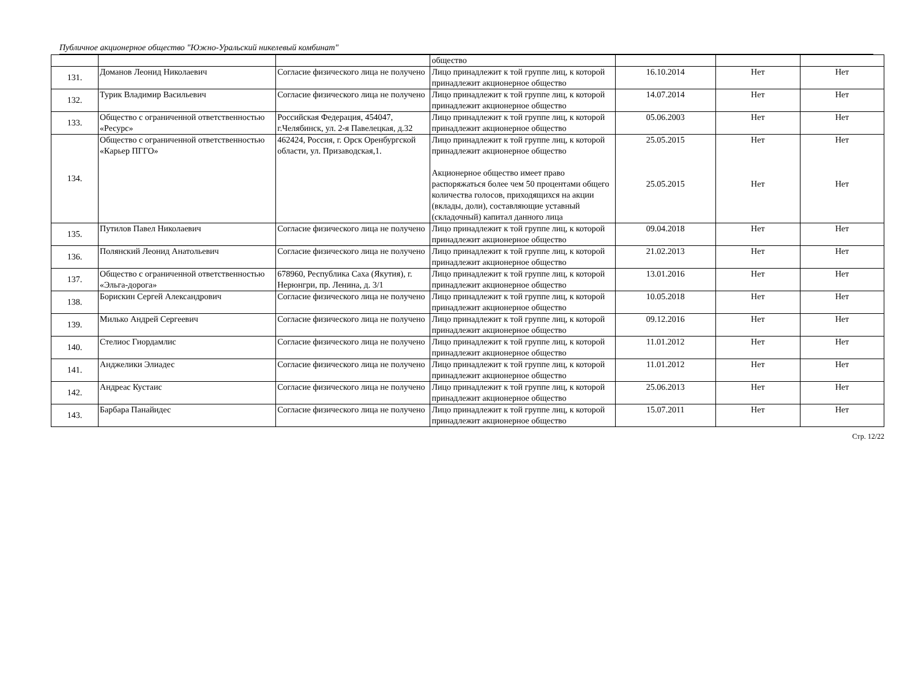Публичное акционерное общество "Южно-Уральский никелевый комбинат"
| | | | общество | | | |
| 131. | Доманов Леонид Николаевич | Согласие физического лица не получено | Лицо принадлежит к той группе лиц, к которой принадлежит акционерное общество | 16.10.2014 | Нет | Нет |
| 132. | Турик Владимир Васильевич | Согласие физического лица не получено | Лицо принадлежит к той группе лиц, к которой принадлежит акционерное общество | 14.07.2014 | Нет | Нет |
| 133. | Общество с ограниченной ответственностью «Ресурс» | Российская Федерация, 454047, г.Челябинск, ул. 2-я Павелецкая, д.32 | Лицо принадлежит к той группе лиц, к которой принадлежит акционерное общество | 05.06.2003 | Нет | Нет |
| 134. | Общество с ограниченной ответственностью «Карьер ПГГО» | 462424, Россия, г. Орск Оренбургской области, ул. Призаводская,1. | Лицо принадлежит к той группе лиц, к которой принадлежит акционерное общество Акционерное общество имеет право распоряжаться более чем 50 процентами общего количества голосов, приходящихся на акции (вклады, доли), составляющие уставный (складочный) капитал данного лица | 25.05.2015 25.05.2015 | Нет Нет | Нет Нет |
| 135. | Путилов Павел Николаевич | Согласие физического лица не получено | Лицо принадлежит к той группе лиц, к которой принадлежит акционерное общество | 09.04.2018 | Нет | Нет |
| 136. | Полянский Леонид Анатольевич | Согласие физического лица не получено | Лицо принадлежит к той группе лиц, к которой принадлежит акционерное общество | 21.02.2013 | Нет | Нет |
| 137. | Общество с ограниченной ответственностью «Эльга-дорога» | 678960, Республика Саха (Якутия), г. Нерюнгри, пр. Ленина, д. 3/1 | Лицо принадлежит к той группе лиц, к которой принадлежит акционерное общество | 13.01.2016 | Нет | Нет |
| 138. | Борискин Сергей Александрович | Согласие физического лица не получено | Лицо принадлежит к той группе лиц, к которой принадлежит акционерное общество | 10.05.2018 | Нет | Нет |
| 139. | Милько Андрей Сергеевич | Согласие физического лица не получено | Лицо принадлежит к той группе лиц, к которой принадлежит акционерное общество | 09.12.2016 | Нет | Нет |
| 140. | Стелиос Гиордамлис | Согласие физического лица не получено | Лицо принадлежит к той группе лиц, к которой принадлежит акционерное общество | 11.01.2012 | Нет | Нет |
| 141. | Анджелики Элиадес | Согласие физического лица не получено | Лицо принадлежит к той группе лиц, к которой принадлежит акционерное общество | 11.01.2012 | Нет | Нет |
| 142. | Андреас Кустаис | Согласие физического лица не получено | Лицо принадлежит к той группе лиц, к которой принадлежит акционерное общество | 25.06.2013 | Нет | Нет |
| 143. | Барбара Панайидес | Согласие физического лица не получено | Лицо принадлежит к той группе лиц, к которой принадлежит акционерное общество | 15.07.2011 | Нет | Нет |
Стр. 12/22